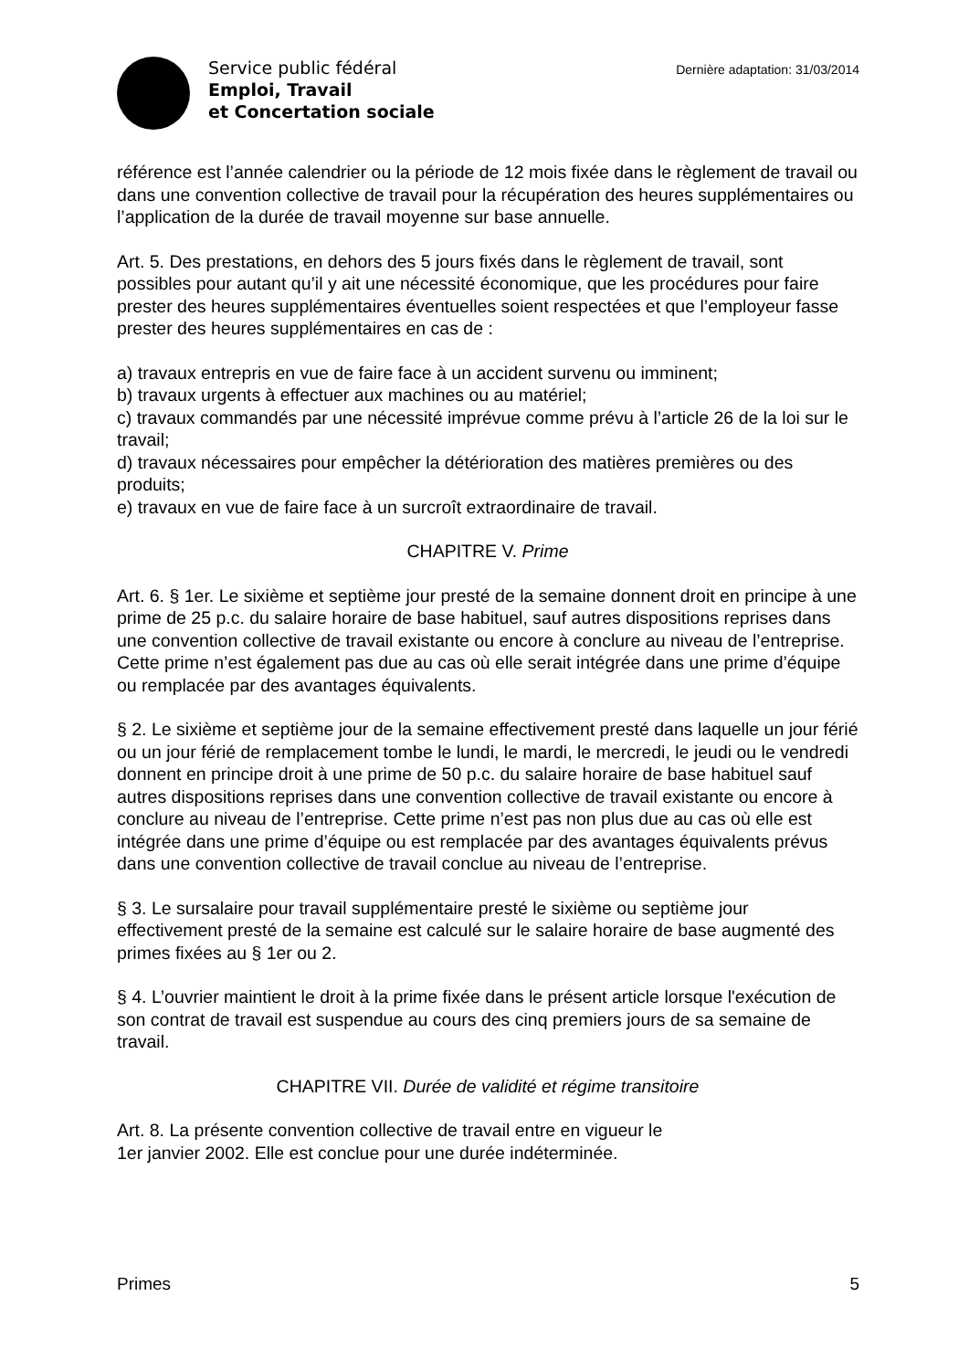Service public fédéral
Emploi, Travail
et Concertation sociale
Dernière adaptation: 31/03/2014
référence est l’année calendrier ou la période de 12 mois fixée dans le règlement de travail ou dans une convention collective de travail pour la récupération des heures supplémentaires ou l’application de la durée de travail moyenne sur base annuelle.
Art. 5. Des prestations, en dehors des 5 jours fixés dans le règlement de travail, sont possibles pour autant qu’il y ait une nécessité économique, que les procédures pour faire prester des heures supplémentaires éventuelles soient respectées et que l’employeur fasse prester des heures supplémentaires en cas de :
a) travaux entrepris en vue de faire face à un accident survenu ou imminent;
b) travaux urgents à effectuer aux machines ou au matériel;
c) travaux commandés par une nécessité imprévue comme prévu à l’article 26 de la loi sur le travail;
d) travaux nécessaires pour empêcher la détérioration des matières premières ou des produits;
e) travaux en vue de faire face à un surcroît extraordinaire de travail.
CHAPITRE V. Prime
Art. 6. § 1er. Le sixième et septième jour presté de la semaine donnent droit en principe à une prime de 25 p.c. du salaire horaire de base habituel, sauf autres dispositions reprises dans une convention collective de travail existante ou encore à conclure au niveau de l’entreprise. Cette prime n’est également pas due au cas où elle serait intégrée dans une prime d’équipe ou remplacée par des avantages équivalents.
§ 2. Le sixième et septième jour de la semaine effectivement presté dans laquelle un jour férié ou un jour férié de remplacement tombe le lundi, le mardi, le mercredi, le jeudi ou le vendredi donnent en principe droit à une prime de 50 p.c. du salaire horaire de base habituel sauf autres dispositions reprises dans une convention collective de travail existante ou encore à conclure au niveau de l’entreprise. Cette prime n’est pas non plus due au cas où elle est intégrée dans une prime d’équipe ou est remplacée par des avantages équivalents prévus dans une convention collective de travail conclue au niveau de l’entreprise.
§ 3. Le sursalaire pour travail supplémentaire presté le sixième ou septième jour effectivement presté de la semaine est calculé sur le salaire horaire de base augmenté des primes fixées au § 1er ou 2.
§ 4. L’ouvrier maintient le droit à la prime fixée dans le présent article lorsque l'exécution de son contrat de travail est suspendue au cours des cinq premiers jours de sa semaine de travail.
CHAPITRE VII. Durée de validité et régime transitoire
Art. 8. La présente convention collective de travail entre en vigueur le
1er janvier 2002. Elle est conclue pour une durée indéterminée.
Primes 5